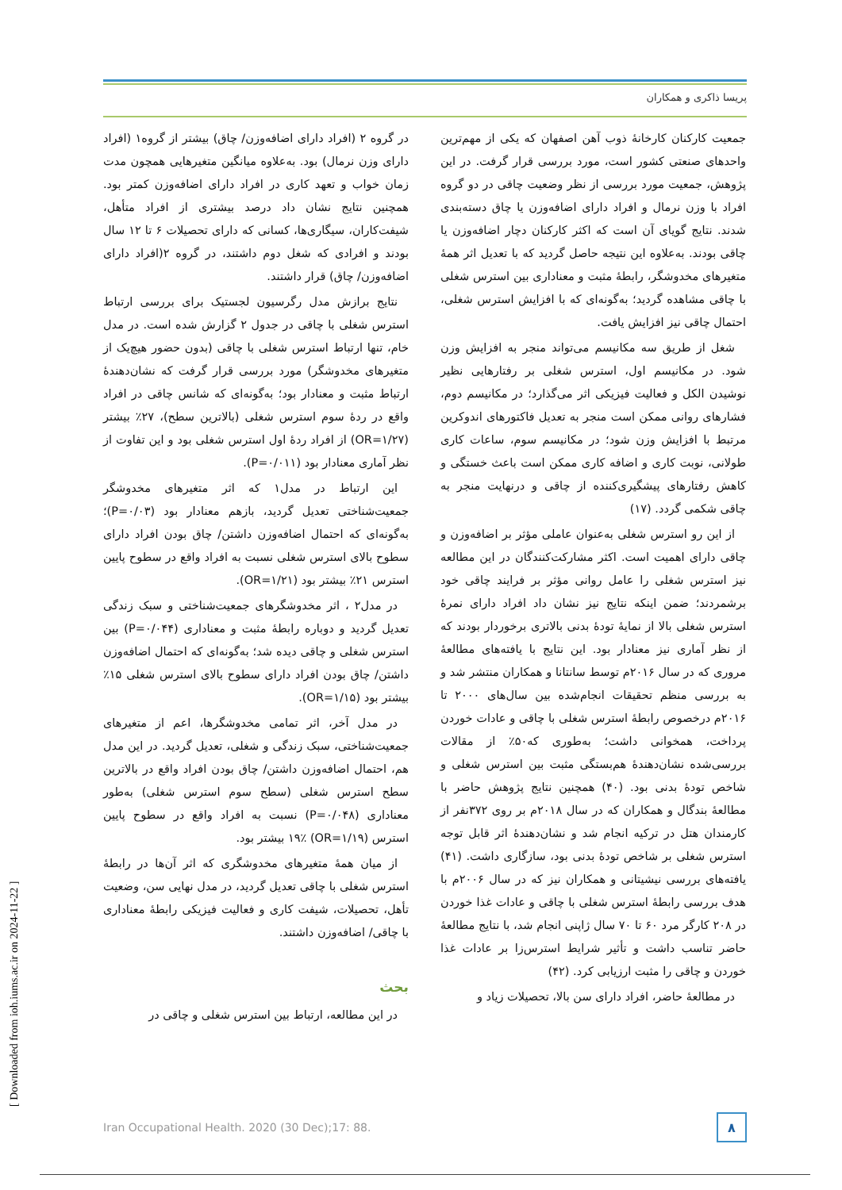پریسا ذاکری و همکاران
در گروه ۲ (افراد دارای اضافه‌وزن/ چاق) بیشتر از گروه۱ (افراد دارای وزن نرمال) بود. به‌علاوه میانگین متغیرهایی همچون مدت زمان خواب و تعهد کاری در افراد دارای اضافه‌وزن کمتر بود. همچنین نتایج نشان داد درصد بیشتری از افراد متأهل، شیفت‌کاران، سیگاری‌ها، کسانی که دارای تحصیلات ۶ تا ۱۲ سال بودند و افرادی که شغل دوم داشتند، در گروه ۲(افراد دارای اضافه‌وزن/ چاق) قرار داشتند.
نتایج برازش مدل رگرسیون لجستیک برای بررسی ارتباط استرس شغلی با چاقی در جدول ۲ گزارش شده است. در مدل خام، تنها ارتباط استرس شغلی با چاقی (بدون حضور هیچ‌یک از متغیرهای مخدوشگر) مورد بررسی قرار گرفت که نشان‌دهندهٔ ارتباط مثبت و معنادار بود؛ به‌گونه‌ای که شانس چاقی در افراد واقع در ردهٔ سوم استرس شغلی (بالاترین سطح)، ۲۷٪ بیشتر (OR=۱/۲۷) از افراد ردهٔ اول استرس شغلی بود و این تفاوت از نظر آماری معنادار بود (P=۰/۰۱۱).
این ارتباط در مدل۱ که اثر متغیرهای مخدوشگر جمعیت‌شناختی تعدیل گردید، بازهم معنادار بود (P=۰/۰۳)؛ به‌گونه‌ای که احتمال اضافه‌وزن داشتن/ چاق بودن افراد دارای سطوح بالای استرس شغلی نسبت به افراد واقع در سطوح پایین استرس ۲۱٪ بیشتر بود (OR=۱/۲۱).
در مدل۲ ، اثر مخدوشگرهای جمعیت‌شناختی و سبک زندگی تعدیل گردید و دوباره رابطهٔ مثبت و معناداری (P=۰/۰۴۴) بین استرس شغلی و چاقی دیده شد؛ به‌گونه‌ای که احتمال اضافه‌وزن داشتن/ چاق بودن افراد دارای سطوح بالای استرس شغلی ۱۵٪ بیشتر بود (OR=۱/۱۵).
در مدل آخر، اثر تمامی مخدوشگرها، اعم از متغیرهای جمعیت‌شناختی، سبک زندگی و شغلی، تعدیل گردید. در این مدل هم، احتمال اضافه‌وزن داشتن/ چاق بودن افراد واقع در بالاترین سطح استرس شغلی (سطح سوم استرس شغلی) به‌طور معناداری (P=۰/۰۴۸) نسبت به افراد واقع در سطوح پایین استرس (OR=۱/۱۹) ۱۹٪ بیشتر بود.
از میان همهٔ متغیرهای مخدوشگری که اثر آن‌ها در رابطهٔ استرس شغلی با چاقی تعدیل گردید، در مدل نهایی سن، وضعیت تأهل، تحصیلات، شیفت کاری و فعالیت فیزیکی رابطهٔ معناداری با چاقی/ اضافه‌وزن داشتند.
بحث
در این مطالعه، ارتباط بین استرس شغلی و چاقی در
جمعیت کارکنان کارخانهٔ ذوب آهن اصفهان که یکی از مهم‌ترین واحدهای صنعتی کشور است، مورد بررسی قرار گرفت. در این پژوهش، جمعیت مورد بررسی از نظر وضعیت چاقی در دو گروه افراد با وزن نرمال و افراد دارای اضافه‌وزن یا چاق دسته‌بندی شدند. نتایج گویای آن است که اکثر کارکنان دچار اضافه‌وزن یا چاقی بودند. به‌علاوه این نتیجه حاصل گردید که با تعدیل اثر همهٔ متغیرهای مخدوشگر، رابطهٔ مثبت و معناداری بین استرس شغلی با چاقی مشاهده گردید؛ به‌گونه‌ای که با افزایش استرس شغلی، احتمال چاقی نیز افزایش یافت.
شغل از طریق سه مکانیسم می‌تواند منجر به افزایش وزن شود. در مکانیسم اول، استرس شغلی بر رفتارهایی نظیر نوشیدن الکل و فعالیت فیزیکی اثر می‌گذارد؛ در مکانیسم دوم، فشارهای روانی ممکن است منجر به تعدیل فاکتورهای اندوکرین مرتبط با افزایش وزن شود؛ در مکانیسم سوم، ساعات کاری طولانی، نوبت کاری و اضافه کاری ممکن است باعث خستگی و کاهش رفتارهای پیشگیری‌کننده از چاقی و درنهایت منجر به چاقی شکمی گردد. (۱۷)
از این رو استرس شغلی به‌عنوان عاملی مؤثر بر اضافه‌وزن و چاقی دارای اهمیت است. اکثر مشارکت‌کنندگان در این مطالعه نیز استرس شغلی را عامل روانی مؤثر بر فرایند چاقی خود برشمردند؛ ضمن اینکه نتایج نیز نشان داد افراد دارای نمرهٔ استرس شغلی بالا از نمایهٔ تودهٔ بدنی بالاتری برخوردار بودند که از نظر آماری نیز معنادار بود. این نتایج با یافته‌های مطالعهٔ مروری که در سال ۲۰۱۶م توسط سانتانا و همکاران منتشر شد و به بررسی منظم تحقیقات انجام‌شده بین سال‌های ۲۰۰۰ تا ۲۰۱۶م درخصوص رابطهٔ استرس شغلی با چاقی و عادات خوردن پرداخت، همخوانی داشت؛ به‌طوری که۵۰٪ از مقالات بررسی‌شده نشان‌دهندهٔ هم‌بستگی مثبت بین استرس شغلی و شاخص تودهٔ بدنی بود. (۴۰) همچنین نتایج پژوهش حاضر با مطالعهٔ بندگال و همکاران که در سال ۲۰۱۸م بر روی ۳۷۲نفر از کارمندان هتل در ترکیه انجام شد و نشان‌دهندهٔ اثر قابل توجه استرس شغلی بر شاخص تودهٔ بدنی بود، سازگاری داشت. (۴۱) یافته‌های بررسی نیشیتانی و همکاران نیز که در سال ۲۰۰۶م با هدف بررسی رابطهٔ استرس شغلی با چاقی و عادات غذا خوردن در ۲۰۸ کارگر مرد ۶۰ تا ۷۰ سال ژاپنی انجام شد، با نتایج مطالعهٔ حاضر تناسب داشت و تأثیر شرایط استرس‌زا بر عادات غذا خوردن و چاقی را مثبت ارزیابی کرد. (۴۲)
در مطالعهٔ حاضر، افراد دارای سن بالا، تحصیلات زیاد و
Iran Occupational Health. 2020 (30 Dec);17: 88. ۸
[ Downloaded from ioh.iums.ac.ir on 2024-11-22 ]